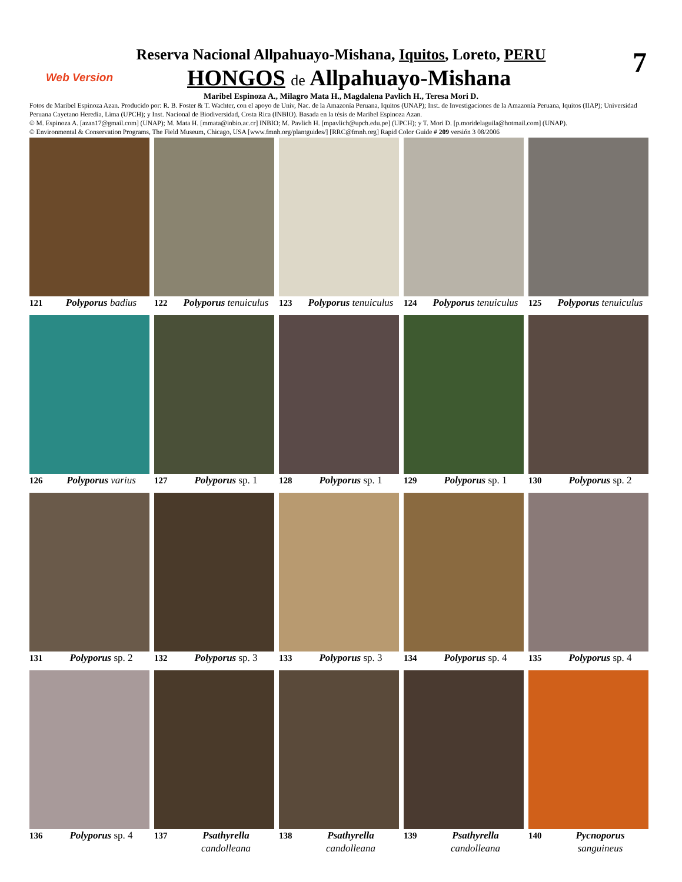7
Reserva Nacional Allpahuayo-Mishana, Iquitos, Loreto, PERU
Web Version HONGOS de Allpahuayo-Mishana
Maribel Espinoza A., Milagro Mata H., Magdalena Pavlich H., Teresa Mori D.
Fotos de Maribel Espinoza Azan. Producido por: R. B. Foster & T. Wachter, con el apoyo de Univ, Nac. de la Amazonía Peruana, Iquitos (UNAP); Inst. de Investigaciones de la Amazonía Peruana, Iquitos (IIAP); Universidad Peruana Cayetano Heredia, Lima (UPCH); y Inst. Nacional de Biodiversidad, Costa Rica (INBIO). Basada en la tésis de Maribel Espinoza Azan.
© M. Espinoza A. [azan17@gmail.com] (UNAP); M. Mata H. [mmata@inbio.ac.cr] INBIO; M. Pavlich H. [mpavlich@upch.edu.pe] (UPCH); y T. Mori D. [p.moridelaguila@hotmail.com] (UNAP).
© Environmental & Conservation Programs, The Field Museum, Chicago, USA [www.fmnh.org/plantguides/] [RRC@fmnh.org] Rapid Color Guide # 209 versión 3 08/2006
121 Polyporus badius
122 Polyporus tenuiculus
123 Polyporus tenuiculus
124 Polyporus tenuiculus
125 Polyporus tenuiculus
126 Polyporus varius
127 Polyporus sp. 1
128 Polyporus sp. 1
129 Polyporus sp. 1
130 Polyporus sp. 2
131 Polyporus sp. 2
132 Polyporus sp. 3
133 Polyporus sp. 3
134 Polyporus sp. 4
135 Polyporus sp. 4
136 Polyporus sp. 4
137 Psathyrella
candolleana
138 Psathyrella
candolleana
139 Psathyrella
candolleana
140 Pycnoporus
sanguineus